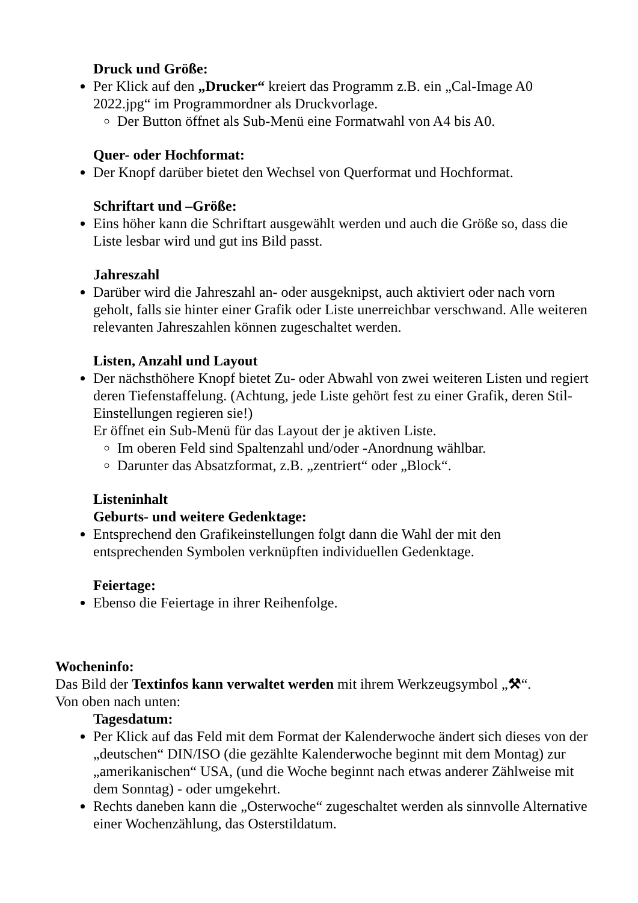Druck und Größe:
Per Klick auf den „Drucker“ kreiert das Programm z.B. ein „Cal-Image A0 2022.jpg“ im Programmordner als Druckvorlage.
Der Button öffnet als Sub-Menü eine Formatwahl von A4 bis A0.
Quer- oder Hochformat:
Der Knopf darüber bietet den Wechsel von Querformat und Hochformat.
Schriftart und –Größe:
Eins höher kann die Schriftart ausgewählt werden und auch die Größe so, dass die Liste lesbar wird und gut ins Bild passt.
Jahreszahl
Darüber wird die Jahreszahl an- oder ausgeknipst, auch aktiviert oder nach vorn geholt, falls sie hinter einer Grafik oder Liste unerreichbar verschwand. Alle weiteren relevanten Jahreszahlen können zugeschaltet werden.
Listen, Anzahl und Layout
Der nächsthöhere Knopf bietet Zu- oder Abwahl von zwei weiteren Listen und regiert deren Tiefenstaffelung. (Achtung, jede Liste gehört fest zu einer Grafik, deren Stil-Einstellungen regieren sie!)
Er öffnet ein Sub-Menü für das Layout der je aktiven Liste.
Im oberen Feld sind Spaltenzahl und/oder -Anordnung wählbar.
Darunter das Absatzformat, z.B. „zentriert“ oder „Block“.
Listeninhalt
Geburts- und weitere Gedenktage:
Entsprechend den Grafikeinstellungen folgt dann die Wahl der mit den entsprechenden Symbolen verknüpften individuellen Gedenktage.
Feiertage:
Ebenso die Feiertage in ihrer Reihenfolge.
Wocheninfo:
Das Bild der Textinfos kann verwaltet werden mit ihrem Werkzeugsymbol „⚒“.
Von oben nach unten:
Tagesdatum:
Per Klick auf das Feld mit dem Format der Kalenderwoche ändert sich dieses von der „deutschen“ DIN/ISO (die gezählte Kalenderwoche beginnt mit dem Montag) zur „amerikanischen“ USA, (und die Woche beginnt nach etwas anderer Zählweise mit dem Sonntag) - oder umgekehrt.
Rechts daneben kann die „Osterwoche“ zugeschaltet werden als sinnvolle Alternative einer Wochenzählung, das Osterstildatum.